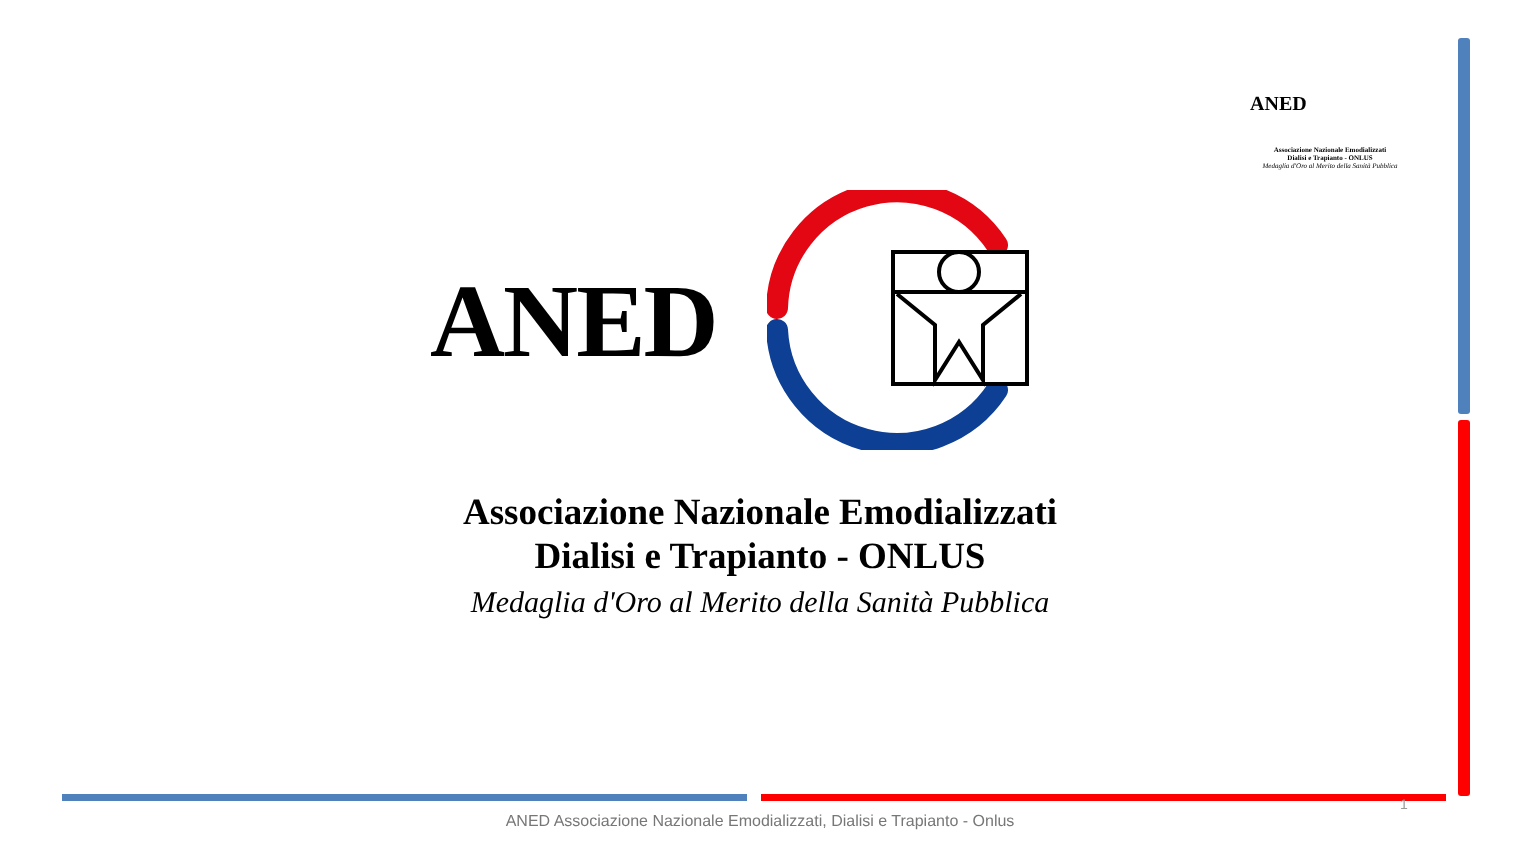ANED
Associazione Nazionale Emodializzati
Dialisi e Trapianto - ONLUS
Medaglia d'Oro al Merito della Sanità Pubblica
ANED
Associazione Nazionale Emodializzati
Dialisi e Trapianto - ONLUS
Medaglia d'Oro al Merito della Sanità Pubblica
1
ANED Associazione Nazionale Emodializzati, Dialisi e Trapianto - Onlus